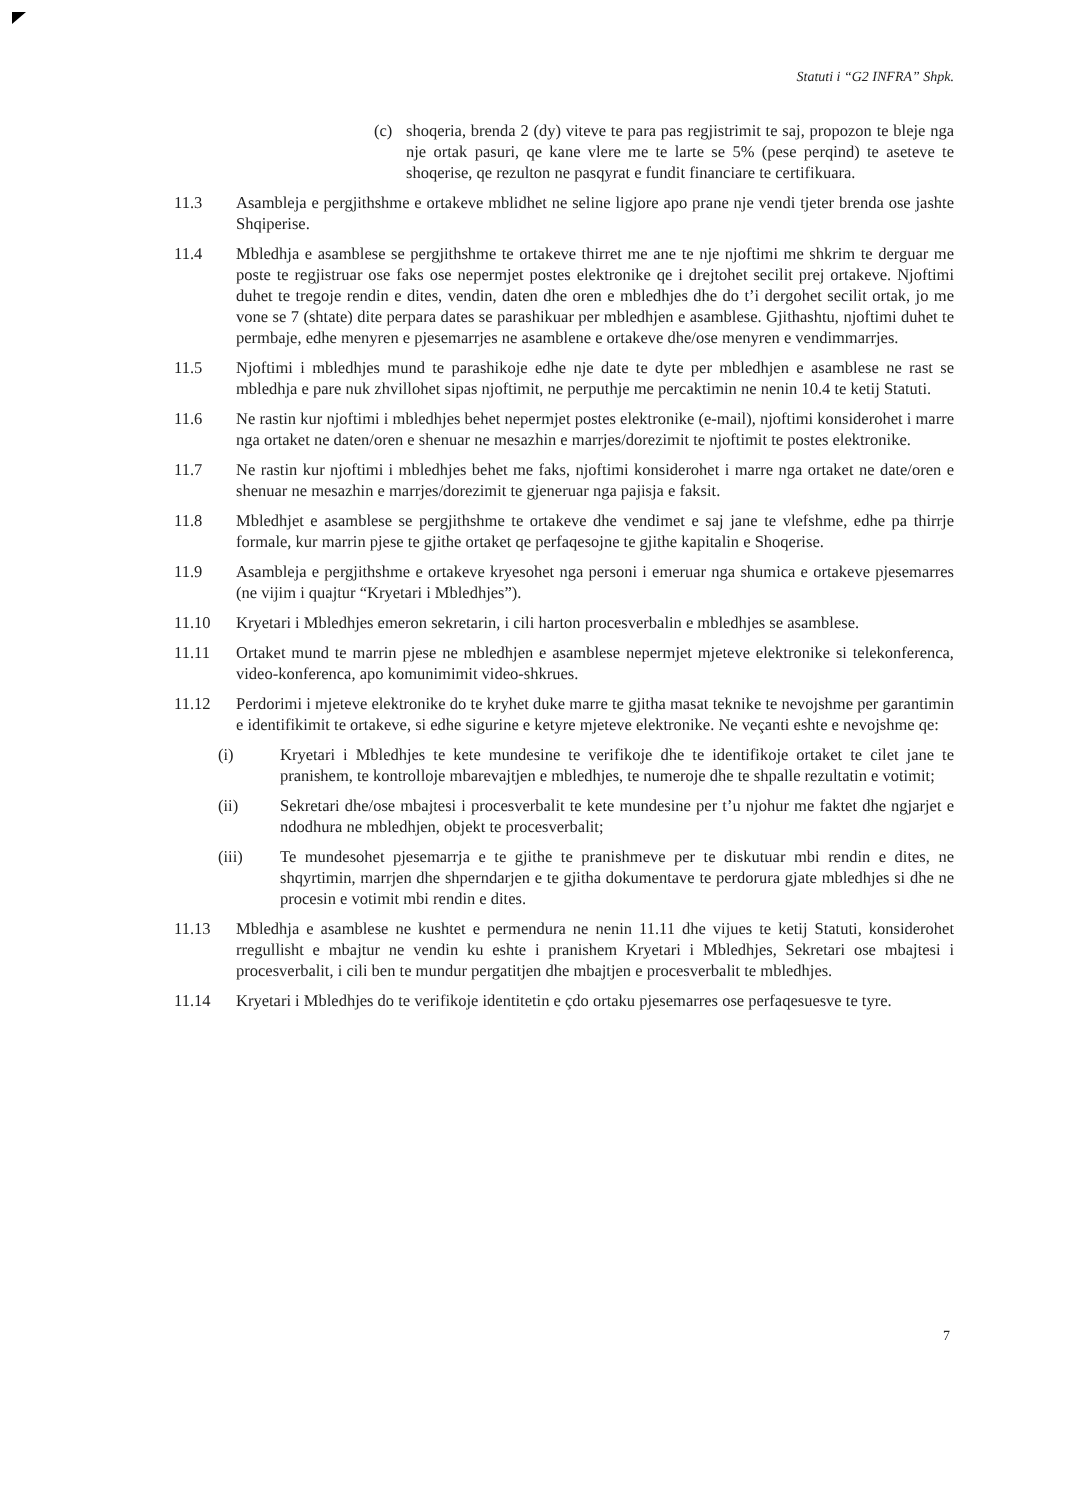Statuti i “G2 INFRA” Shpk.
(c) shoqeria, brenda 2 (dy) viteve te para pas regjistrimit te saj, propozon te bleje nga nje ortak pasuri, qe kane vlere me te larte se 5% (pese perqind) te aseteve te shoqerise, qe rezulton ne pasqyrat e fundit financiare te certifikuara.
11.3 Asambleja e pergjithshme e ortakeve mblidhet ne seline ligjore apo prane nje vendi tjeter brenda ose jashte Shqiperise.
11.4 Mbledhja e asamblese se pergjithshme te ortakeve thirret me ane te nje njoftimi me shkrim te derguar me poste te regjistruar ose faks ose nepermjet postes elektronike qe i drejtohet secilit prej ortakeve. Njoftimi duhet te tregoje rendin e dites, vendin, daten dhe oren e mbledhjes dhe do t’i dergohet secilit ortak, jo me vone se 7 (shtate) dite perpara dates se parashikuar per mbledhjen e asamblese. Gjithashtu, njoftimi duhet te permbaje, edhe menyren e pjesemarrjes ne asamblene e ortakeve dhe/ose menyren e vendimmarrjes.
11.5 Njoftimi i mbledhjes mund te parashikoje edhe nje date te dyte per mbledhjen e asamblese ne rast se mbledhja e pare nuk zhvillohet sipas njoftimit, ne perputhje me percaktimin ne nenin 10.4 te ketij Statuti.
11.6 Ne rastin kur njoftimi i mbledhjes behet nepermjet postes elektronike (e-mail), njoftimi konsiderohet i marre nga ortaket ne daten/oren e shenuar ne mesazhin e marrjes/dorezimit te njoftimit te postes elektronike.
11.7 Ne rastin kur njoftimi i mbledhjes behet me faks, njoftimi konsiderohet i marre nga ortaket ne date/oren e shenuar ne mesazhin e marrjes/dorezimit te gjeneruar nga pajisja e faksit.
11.8 Mbledhjet e asamblese se pergjithshme te ortakeve dhe vendimet e saj jane te vlefshme, edhe pa thirrje formale, kur marrin pjese te gjithe ortaket qe perfaqesojne te gjithe kapitalin e Shoqerise.
11.9 Asambleja e pergjithshme e ortakeve kryesohet nga personi i emeruar nga shumica e ortakeve pjesemarres (ne vijim i quajtur “Kryetari i Mbledhjes”).
11.10 Kryetari i Mbledhjes emeron sekretarin, i cili harton procesverbalin e mbledhjes se asamblese.
11.11 Ortaket mund te marrin pjese ne mbledhjen e asamblese nepermjet mjeteve elektronike si telekonferenca, video-konferenca, apo komunimimit video-shkrues.
11.12 Perdorimi i mjeteve elektronike do te kryhet duke marre te gjitha masat teknike te nevojshme per garantimin e identifikimit te ortakeve, si edhe sigurine e ketyre mjeteve elektronike. Ne veçanti eshte e nevojshme qe:
(i) Kryetari i Mbledhjes te kete mundesine te verifikoje dhe te identifikoje ortaket te cilet jane te pranishem, te kontrolloje mbarevajtjen e mbledhjes, te numeroje dhe te shpalle rezultatin e votimit;
(ii) Sekretari dhe/ose mbajtesi i procesverbalit te kete mundesine per t’u njohur me faktet dhe ngjarjet e ndodhura ne mbledhjen, objekt te procesverbalit;
(iii) Te mundesohet pjesemarrja e te gjithe te pranishmeve per te diskutuar mbi rendin e dites, ne shqyrtimin, marrjen dhe shperndarjen e te gjitha dokumentave te perdorura gjate mbledhjes si dhe ne procesin e votimit mbi rendin e dites.
11.13 Mbledhja e asamblese ne kushtet e permendura ne nenin 11.11 dhe vijues te ketij Statuti, konsiderohet rregullisht e mbajtur ne vendin ku eshte i pranishem Kryetari i Mbledhjes, Sekretari ose mbajtesi i procesverbalit, i cili ben te mundur pergatitjen dhe mbajtjen e procesverbalit te mbledhjes.
11.14 Kryetari i Mbledhjes do te verifikoje identitetin e çdo ortaku pjesemarres ose perfaqesuesve te tyre.
7